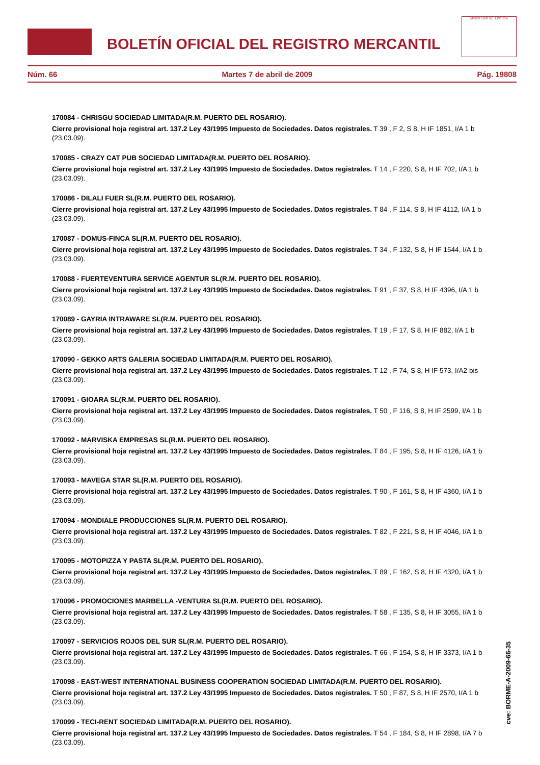BOLETÍN OFICIAL DEL REGISTRO MERCANTIL
MINISTERIO DE JUSTICIA
Núm. 66 Martes 7 de abril de 2009 Pág. 19808
170084 - CHRISGU SOCIEDAD LIMITADA(R.M. PUERTO DEL ROSARIO).
Cierre provisional hoja registral art. 137.2 Ley 43/1995 Impuesto de Sociedades. Datos registrales. T 39 , F 2, S 8, H IF 1851, I/A 1 b (23.03.09).
170085 - CRAZY CAT PUB SOCIEDAD LIMITADA(R.M. PUERTO DEL ROSARIO).
Cierre provisional hoja registral art. 137.2 Ley 43/1995 Impuesto de Sociedades. Datos registrales. T 14 , F 220, S 8, H IF 702, I/A 1 b (23.03.09).
170086 - DILALI FUER SL(R.M. PUERTO DEL ROSARIO).
Cierre provisional hoja registral art. 137.2 Ley 43/1995 Impuesto de Sociedades. Datos registrales. T 84 , F 114, S 8, H IF 4112, I/A 1 b (23.03.09).
170087 - DOMUS-FINCA SL(R.M. PUERTO DEL ROSARIO).
Cierre provisional hoja registral art. 137.2 Ley 43/1995 Impuesto de Sociedades. Datos registrales. T 34 , F 132, S 8, H IF 1544, I/A 1 b (23.03.09).
170088 - FUERTEVENTURA SERVICE AGENTUR SL(R.M. PUERTO DEL ROSARIO).
Cierre provisional hoja registral art. 137.2 Ley 43/1995 Impuesto de Sociedades. Datos registrales. T 91 , F 37, S 8, H IF 4396, I/A 1 b (23.03.09).
170089 - GAYRIA INTRAWARE SL(R.M. PUERTO DEL ROSARIO).
Cierre provisional hoja registral art. 137.2 Ley 43/1995 Impuesto de Sociedades. Datos registrales. T 19 , F 17, S 8, H IF 882, I/A 1 b (23.03.09).
170090 - GEKKO ARTS GALERIA SOCIEDAD LIMITADA(R.M. PUERTO DEL ROSARIO).
Cierre provisional hoja registral art. 137.2 Ley 43/1995 Impuesto de Sociedades. Datos registrales. T 12 , F 74, S 8, H IF 573, I/A2 bis (23.03.09).
170091 - GIOARA SL(R.M. PUERTO DEL ROSARIO).
Cierre provisional hoja registral art. 137.2 Ley 43/1995 Impuesto de Sociedades. Datos registrales. T 50 , F 116, S 8, H IF 2599, I/A 1 b (23.03.09).
170092 - MARVISKA EMPRESAS SL(R.M. PUERTO DEL ROSARIO).
Cierre provisional hoja registral art. 137.2 Ley 43/1995 Impuesto de Sociedades. Datos registrales. T 84 , F 195, S 8, H IF 4126, I/A 1 b (23.03.09).
170093 - MAVEGA STAR SL(R.M. PUERTO DEL ROSARIO).
Cierre provisional hoja registral art. 137.2 Ley 43/1995 Impuesto de Sociedades. Datos registrales. T 90 , F 161, S 8, H IF 4360, I/A 1 b (23.03.09).
170094 - MONDIALE PRODUCCIONES SL(R.M. PUERTO DEL ROSARIO).
Cierre provisional hoja registral art. 137.2 Ley 43/1995 Impuesto de Sociedades. Datos registrales. T 82 , F 221, S 8, H IF 4046, I/A 1 b (23.03.09).
170095 - MOTOPIZZA Y PASTA SL(R.M. PUERTO DEL ROSARIO).
Cierre provisional hoja registral art. 137.2 Ley 43/1995 Impuesto de Sociedades. Datos registrales. T 89 , F 162, S 8, H IF 4320, I/A 1 b (23.03.09).
170096 - PROMOCIONES MARBELLA -VENTURA SL(R.M. PUERTO DEL ROSARIO).
Cierre provisional hoja registral art. 137.2 Ley 43/1995 Impuesto de Sociedades. Datos registrales. T 58 , F 135, S 8, H IF 3055, I/A 1 b (23.03.09).
170097 - SERVICIOS ROJOS DEL SUR SL(R.M. PUERTO DEL ROSARIO).
Cierre provisional hoja registral art. 137.2 Ley 43/1995 Impuesto de Sociedades. Datos registrales. T 66 , F 154, S 8, H IF 3373, I/A 1 b (23.03.09).
170098 - EAST-WEST INTERNATIONAL BUSINESS COOPERATION SOCIEDAD LIMITADA(R.M. PUERTO DEL ROSARIO).
Cierre provisional hoja registral art. 137.2 Ley 43/1995 Impuesto de Sociedades. Datos registrales. T 50 , F 87, S 8, H IF 2570, I/A 1 b (23.03.09).
170099 - TECI-RENT SOCIEDAD LIMITADA(R.M. PUERTO DEL ROSARIO).
Cierre provisional hoja registral art. 137.2 Ley 43/1995 Impuesto de Sociedades. Datos registrales. T 54 , F 184, S 8, H IF 2898, I/A 7 b (23.03.09).
cve: BORME-A-2009-66-35